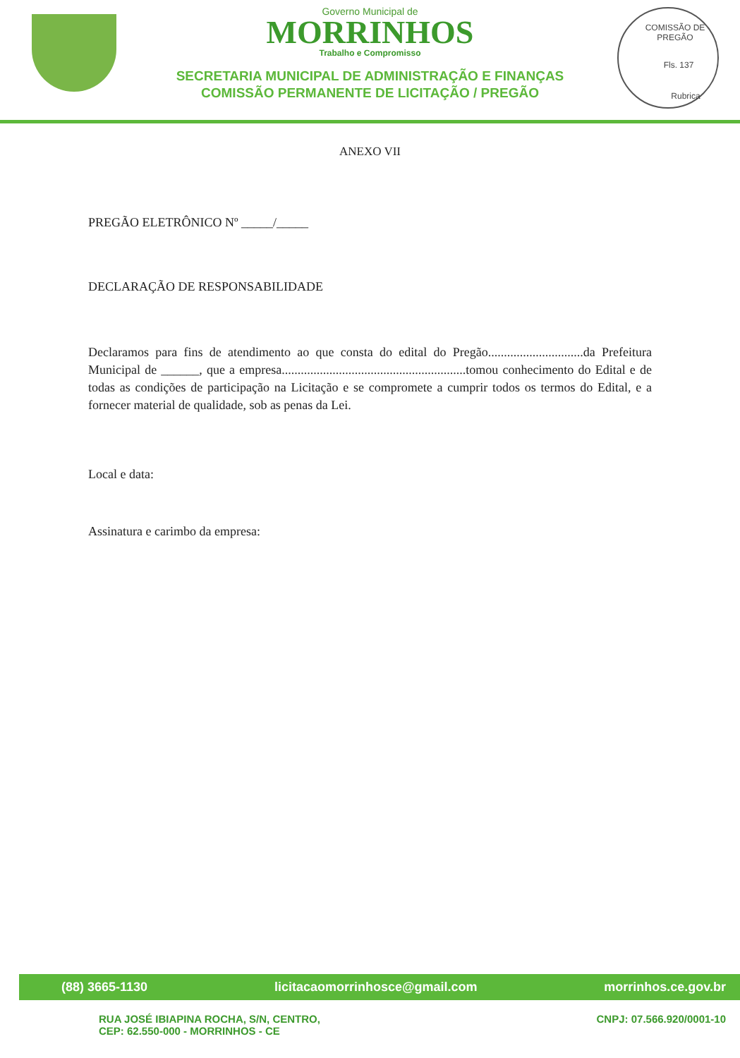Governo Municipal de
MORRINHOS
Trabalho e Compromisso
SECRETARIA MUNICIPAL DE ADMINISTRAÇÃO E FINANÇAS
COMISSÃO PERMANENTE DE LICITAÇÃO / PREGÃO
COMISSÃO DE PREGÃO
Fls. 137
Rubrica
ANEXO VII
PREGÃO ELETRÔNICO Nº _____/_____
DECLARAÇÃO DE RESPONSABILIDADE
Declaramos para fins de atendimento ao que consta do edital do Pregão..............................da Prefeitura Municipal de ______, que a empresa..........................................................tomou conhecimento do Edital e de todas as condições de participação na Licitação e se compromete a cumprir todos os termos do Edital, e a fornecer material de qualidade, sob as penas da Lei.
Local e data:
Assinatura e carimbo da empresa:
(88) 3665-1130 licitacaomorrinhosce@gmail.com morrinhos.ce.gov.br
RUA JOSÉ IBIAPINA ROCHA, S/N, CENTRO,
CEP: 62.550-000 - MORRINHOS - CE CNPJ: 07.566.920/0001-10